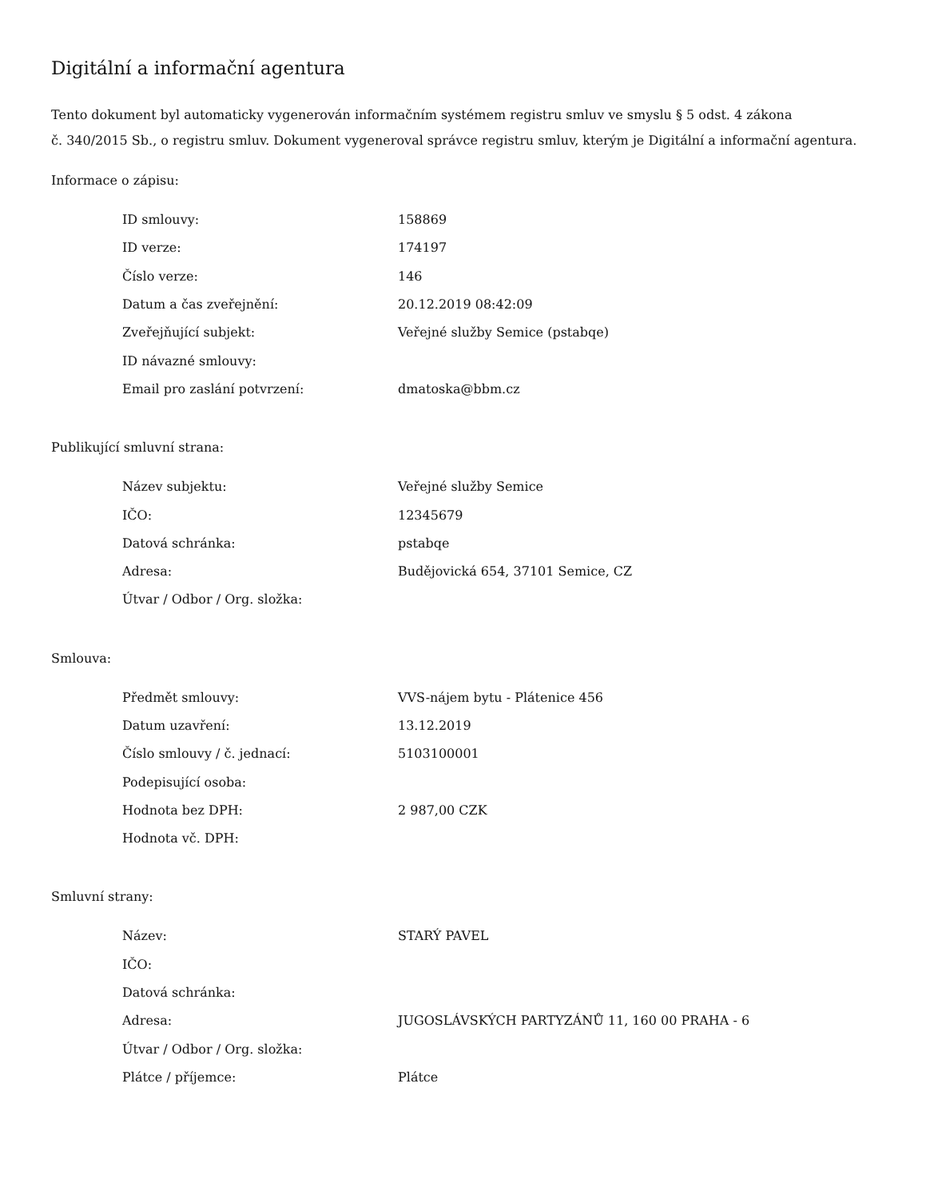Digitální a informační agentura
Tento dokument byl automaticky vygenerován informačním systémem registru smluv ve smyslu § 5 odst. 4 zákona
č. 340/2015 Sb., o registru smluv. Dokument vygeneroval správce registru smluv, kterým je Digitální a informační agentura.
Informace o zápisu:
| ID smlouvy: | 158869 |
| ID verze: | 174197 |
| Číslo verze: | 146 |
| Datum a čas zveřejnění: | 20.12.2019 08:42:09 |
| Zveřejňující subjekt: | Veřejné služby Semice (pstabqe) |
| ID návazné smlouvy: | |
| Email pro zaslání potvrzení: | dmatoska@bbm.cz |
Publikující smluvní strana:
| Název subjektu: | Veřejné služby Semice |
| IČO: | 12345679 |
| Datová schránka: | pstabqe |
| Adresa: | Budějovická 654, 37101 Semice, CZ |
| Útvar / Odbor / Org. složka: | |
Smlouva:
| Předmět smlouvy: | VVS-nájem bytu - Plátenice 456 |
| Datum uzavření: | 13.12.2019 |
| Číslo smlouvy / č. jednací: | 5103100001 |
| Podepisující osoba: | |
| Hodnota bez DPH: | 2 987,00 CZK |
| Hodnota vč. DPH: | |
Smluvní strany:
| Název: | STARÝ PAVEL |
| IČO: | |
| Datová schránka: | |
| Adresa: | JUGOSLÁVSKÝCH PARTYZÁNŮ 11, 160 00 PRAHA - 6 |
| Útvar / Odbor / Org. složka: | |
| Plátce / příjemce: | Plátce |